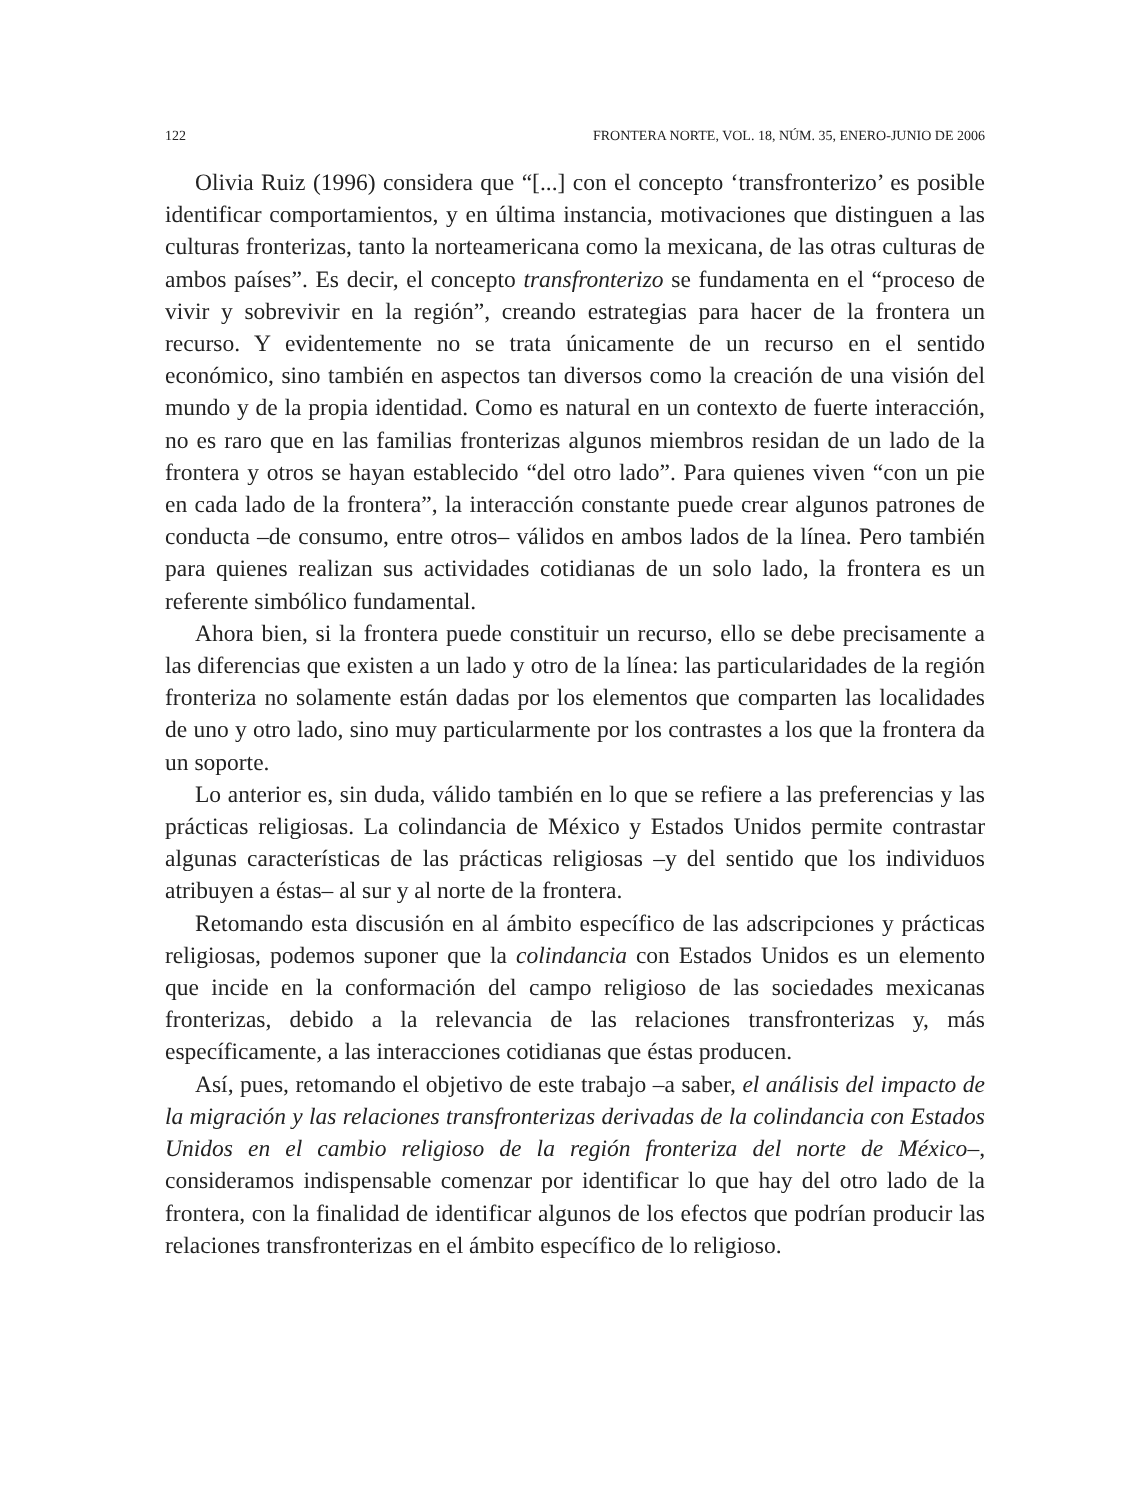122 FRONTERA NORTE, VOL. 18, NÚM. 35, ENERO-JUNIO DE 2006
Olivia Ruiz (1996) considera que “[...] con el concepto ‘transfronterizo’ es posible identificar comportamientos, y en última instancia, motivaciones que distinguen a las culturas fronterizas, tanto la norteamericana como la mexicana, de las otras culturas de ambos países”. Es decir, el concepto transfronterizo se fundamenta en el “proceso de vivir y sobrevivir en la región”, creando estrategias para hacer de la frontera un recurso. Y evidentemente no se trata únicamente de un recurso en el sentido económico, sino también en aspectos tan diversos como la creación de una visión del mundo y de la propia identidad. Como es natural en un contexto de fuerte interacción, no es raro que en las familias fronterizas algunos miembros residan de un lado de la frontera y otros se hayan establecido “del otro lado”. Para quienes viven “con un pie en cada lado de la frontera”, la interacción constante puede crear algunos patrones de conducta –de consumo, entre otros– válidos en ambos lados de la línea. Pero también para quienes realizan sus actividades cotidianas de un solo lado, la frontera es un referente simbólico fundamental.
Ahora bien, si la frontera puede constituir un recurso, ello se debe precisamente a las diferencias que existen a un lado y otro de la línea: las particularidades de la región fronteriza no solamente están dadas por los elementos que comparten las localidades de uno y otro lado, sino muy particularmente por los contrastes a los que la frontera da un soporte.
Lo anterior es, sin duda, válido también en lo que se refiere a las preferencias y las prácticas religiosas. La colindancia de México y Estados Unidos permite contrastar algunas características de las prácticas religiosas –y del sentido que los individuos atribuyen a éstas– al sur y al norte de la frontera.
Retomando esta discusión en al ámbito específico de las adscripciones y prácticas religiosas, podemos suponer que la colindancia con Estados Unidos es un elemento que incide en la conformación del campo religioso de las sociedades mexicanas fronterizas, debido a la relevancia de las relaciones transfronterizas y, más específicamente, a las interacciones cotidianas que éstas producen.
Así, pues, retomando el objetivo de este trabajo –a saber, el análisis del impacto de la migración y las relaciones transfronterizas derivadas de la colindancia con Estados Unidos en el cambio religioso de la región fronteriza del norte de México–, consideramos indispensable comenzar por identificar lo que hay del otro lado de la frontera, con la finalidad de identificar algunos de los efectos que podrían producir las relaciones transfronterizas en el ámbito específico de lo religioso.